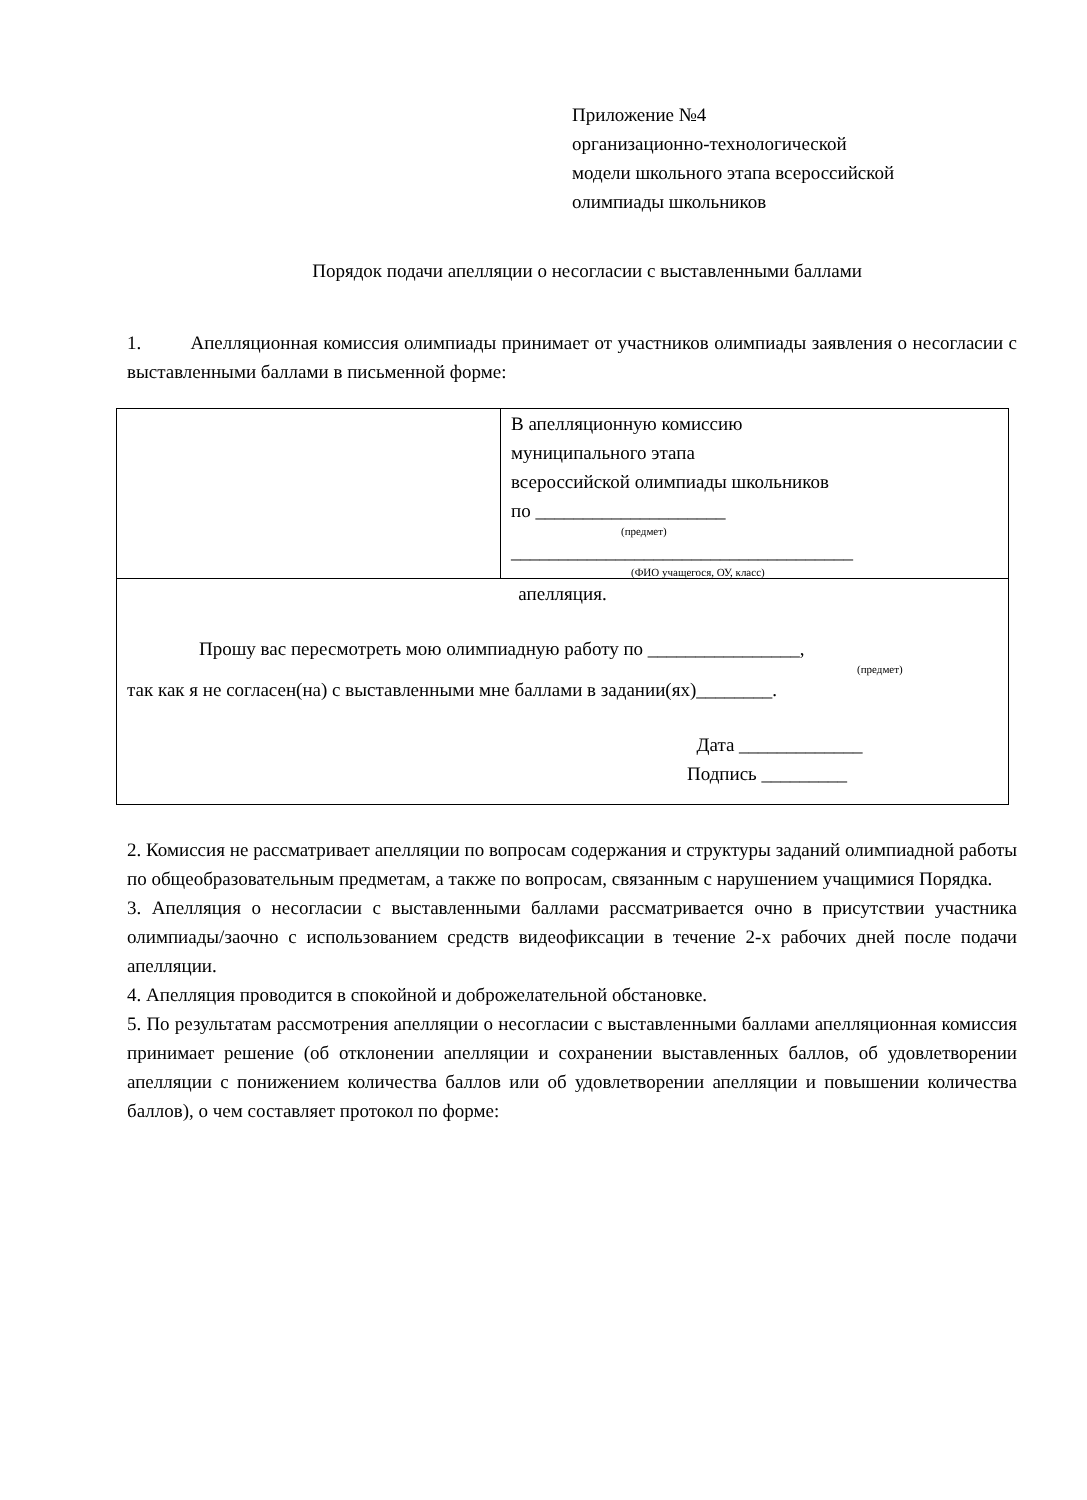Приложение №4
организационно-технологической
модели школьного этапа всероссийской
олимпиады школьников
Порядок подачи апелляции о несогласии с выставленными баллами
1. Апелляционная комиссия олимпиады принимает от участников олимпиады заявления о несогласии с выставленными баллами в письменной форме:
| | В апелляционную комиссию муниципального этапа всероссийской олимпиады школьников по ____________________ (предмет) ____________________________________ (ФИО учащегося, ОУ, класс) |
| апелляция. Прошу вас пересмотреть мою олимпиадную работу по ________________, (предмет) так как я не согласен(на) с выставленными мне баллами в задании(ях)________. Дата _____________ Подпись _________ | |
2. Комиссия не рассматривает апелляции по вопросам содержания и структуры заданий олимпиадной работы по общеобразовательным предметам, а также по вопросам, связанным с нарушением учащимися Порядка.
3. Апелляция о несогласии с выставленными баллами рассматривается очно в присутствии участника олимпиады/заочно с использованием средств видеофиксации в течение 2-х рабочих дней после подачи апелляции.
4. Апелляция проводится в спокойной и доброжелательной обстановке.
5. По результатам рассмотрения апелляции о несогласии с выставленными баллами апелляционная комиссия принимает решение (об отклонении апелляции и сохранении выставленных баллов, об удовлетворении апелляции с понижением количества баллов или об удовлетворении апелляции и повышении количества баллов), о чем составляет протокол по форме: